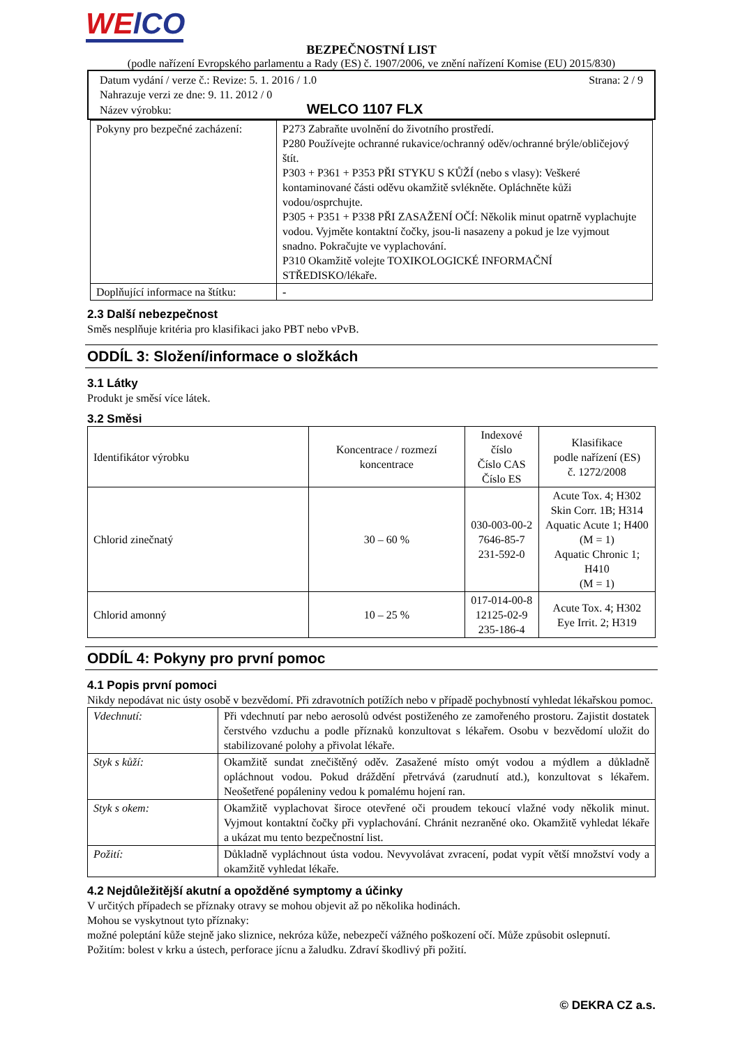WElCO
BEZPEČNOSTNÍ LIST
(podle nařízení Evropského parlamentu a Rady (ES) č. 1907/2006, ve znění nařízení Komise (EU) 2015/830)
Datum vydání / verze č.: Revize: 5. 1. 2016 / 1.0 Strana: 2 / 9
Nahrazuje verzi ze dne: 9. 11. 2012 / 0
Název výrobku: WELCO 1107 FLX
| Pokyny pro bezpečné zacházení: | P273 Zabraňte uvolnění do životního prostředí. P280 Používejte ochranné rukavice/ochranný oděv/ochranné brýle/obličejový štít. P303 + P361 + P353 PŘI STYKU S KŮŽÍ (nebo s vlasy): Veškeré kontaminované části oděvu okamžitě svlékněte. Opláchněte kůži vodou/osprchujte. P305 + P351 + P338 PŘI ZASAŽENÍ OČÍ: Několik minut opatrně vyplachujte vodou. Vyjměte kontaktní čočky, jsou-li nasazeny a pokud je lze vyjmout snadno. Pokračujte ve vyplachování. P310 Okamžitě volejte TOXIKOLOGICKÉ INFORMAČNÍ STŘEDISKO/lékaře. |
| Doplňující informace na štítku: | - |
2.3 Další nebezpečnost
Směs nesplňuje kritéria pro klasifikaci jako PBT nebo vPvB.
ODDÍL 3: Složení/informace o složkách
3.1 Látky
Produkt je směsí více látek.
3.2 Směsi
| Identifikátor výrobku | Koncentrace / rozmezí koncentrace | Indexové číslo Číslo CAS Číslo ES | Klasifikace podle nařízení (ES) č. 1272/2008 |
| --- | --- | --- | --- |
| Chlorid zinečnatý | 30 – 60 % | 030-003-00-2 7646-85-7 231-592-0 | Acute Tox. 4; H302 Skin Corr. 1B; H314 Aquatic Acute 1; H400 (M = 1) Aquatic Chronic 1; H410 (M = 1) |
| Chlorid amonný | 10 – 25 % | 017-014-00-8 12125-02-9 235-186-4 | Acute Tox. 4; H302 Eye Irrit. 2; H319 |
ODDÍL 4: Pokyny pro první pomoc
4.1 Popis první pomoci
Nikdy nepodávat nic ústy osobě v bezvědomí. Při zdravotních potížích nebo v případě pochybností vyhledat lékařskou pomoc.
| Vdechnutí: | Při vdechnutí par nebo aerosolů odvést postiženého ze zamořeného prostoru. Zajistit dostatek čerstvého vzduchu a podle příznaků konzultovat s lékařem. Osobu v bezvědomí uložit do stabilizované polohy a přivolat lékaře. |
| Styk s kůží: | Okamžitě sundat znečištěný oděv. Zasažené místo omýt vodou a mýdlem a důkladně opláchnout vodou. Pokud dráždění přetrvává (zarudnutí atd.), konzultovat s lékařem. Neošetřené popáleniny vedou k pomalému hojení ran. |
| Styk s okem: | Okamžitě vyplachovat široce otevřené oči proudem tekoucí vlažné vody několik minut. Vyjmout kontaktní čočky při vyplachování. Chránit nezraněné oko. Okamžitě vyhledat lékaře a ukázat mu tento bezpečnostní list. |
| Požití: | Důkladně vypláchnout ústa vodou. Nevyvolávat zvracení, podat vypít větší množství vody a okamžitě vyhledat lékaře. |
4.2 Nejdůležitější akutní a opožděné symptomy a účinky
V určitých případech se příznaky otravy se mohou objevit až po několika hodinách.
Mohou se vyskytnout tyto příznaky:
možné poleptání kůže stejně jako sliznice, nekróza kůže, nebezpečí vážného poškození očí. Může způsobit oslepnutí.
Požitím: bolest v krku a ústech, perforace jícnu a žaludku. Zdraví škodlivý při požití.
© DEKRA CZ a.s.